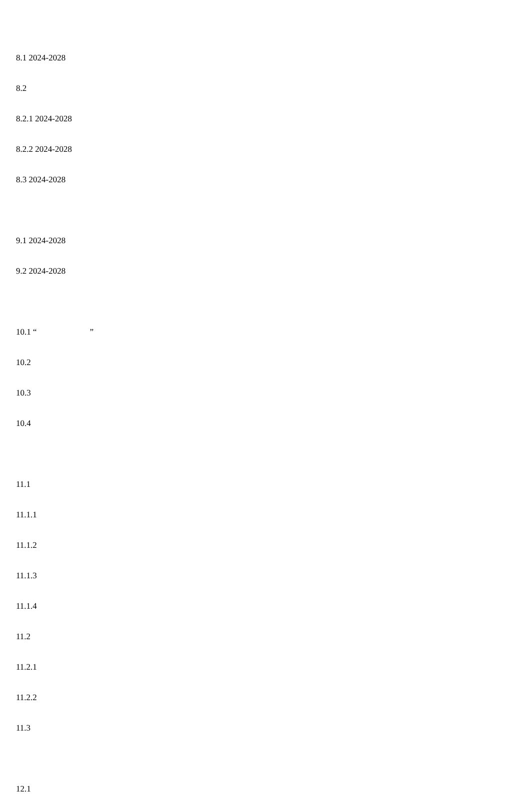8.1 2024-2028
8.2
8.2.1 2024-2028
8.2.2 2024-2028
8.3 2024-2028
9.1 2024-2028
9.2 2024-2028
10.1 “ ”
10.2
10.3
10.4
11.1
11.1.1
11.1.2
11.1.3
11.1.4
11.2
11.2.1
11.2.2
11.3
12.1